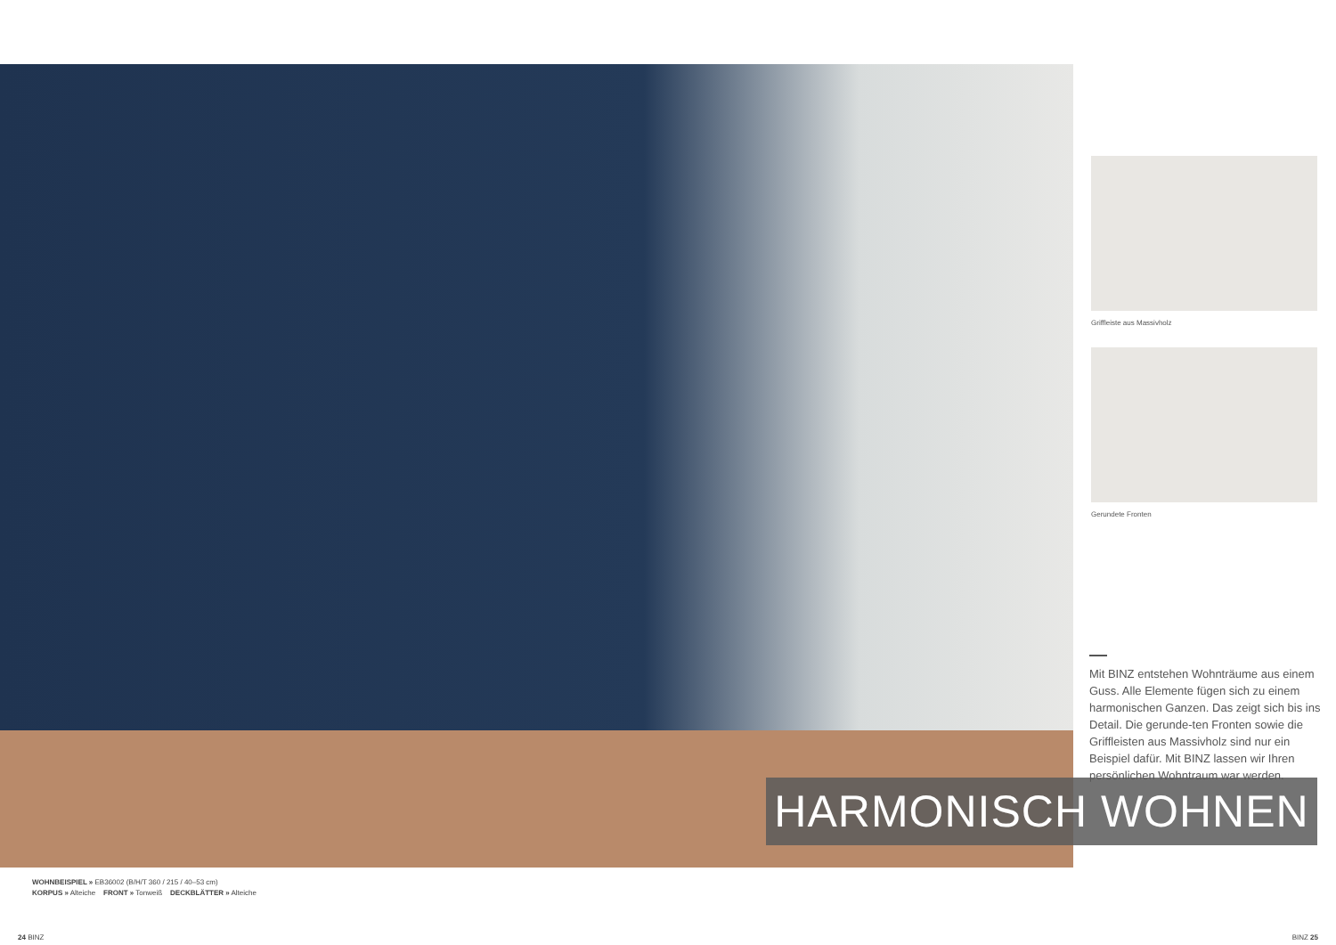Griffleiste aus Massivholz
Gerundete Fronten
Mit BINZ entstehen Wohnträume aus einem Guss. Alle Elemente fügen sich zu einem harmonischen Ganzen. Das zeigt sich bis ins Detail. Die gerunde-ten Fronten sowie die Griffleisten aus Massivholz sind nur ein Beispiel dafür. Mit BINZ lassen wir Ihren persönlichen Wohntraum war werden.
HARMONISCH WOHNEN
WOHNBEISPIEL » EB36002 (B/H/T 360 / 215 / 40–53 cm)
KORPUS » Alteiche FRONT » Tonweiß DECKBLÄTTER » Alteiche
24 BINZ BINZ 25